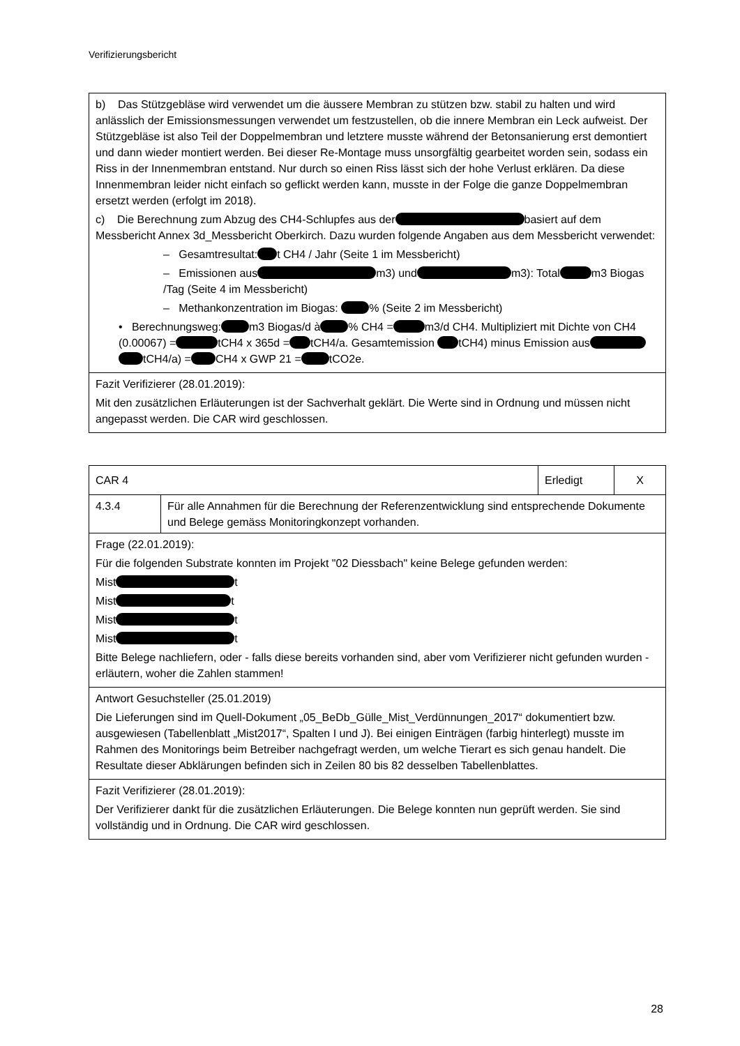Verifizierungsbericht
| b) Das Stützgebläse wird verwendet um die äussere Membran zu stützen bzw. stabil zu halten und wird anlässlich der Emissionsmessungen verwendet um festzustellen, ob die innere Membran ein Leck aufweist. Der Stützgebläse ist also Teil der Doppelmembran und letztere musste während der Betonsanierung erst demontiert und dann wieder montiert werden. Bei dieser Re-Montage muss unsorgfältig gearbeitet worden sein, sodass ein Riss in der Innenmembran entstand. Nur durch so einen Riss lässt sich der hohe Verlust erklären. Da diese Innenmembran leider nicht einfach so geflickt werden kann, musste in der Folge die ganze Doppelmembran ersetzt werden (erfolgt im 2018). c) Die Berechnung zum Abzug des CH4-Schlupfes aus der basiert auf dem Messbericht Annex 3d_Messbericht Oberkirch. Dazu wurden folgende Angaben aus dem Messbericht verwendet: – Gesamtresultat: t CH4 / Jahr (Seite 1 im Messbericht) – Emissionen aus m3) und m3): Total m3 Biogas /Tag (Seite 4 im Messbericht) – Methankonzentration im Biogas: % (Seite 2 im Messbericht) • Berechnungsweg: m3 Biogas/d à % CH4 = m3/d CH4. Multipliziert mit Dichte von CH4 (0.00067) = tCH4 x 365d = tCH4/a. Gesamtemission tCH4) minus Emission aus tCH4/a) = CH4 x GWP 21 = tCO2e. |
| Fazit Verifizierer (28.01.2019): Mit den zusätzlichen Erläuterungen ist der Sachverhalt geklärt. Die Werte sind in Ordnung und müssen nicht angepasst werden. Die CAR wird geschlossen. |
| CAR 4 | | Erledigt | X |
| 4.3.4 | Für alle Annahmen für die Berechnung der Referenzentwicklung sind entsprechende Dokumente und Belege gemäss Monitoringkonzept vorhanden. | | |
| Frage (22.01.2019): Für die folgenden Substrate konnten im Projekt "02 Diessbach" keine Belege gefunden werden: Mist t Mist t Mist t Mist t Bitte Belege nachliefern, oder - falls diese bereits vorhanden sind, aber vom Verifizierer nicht gefunden wurden - erläutern, woher die Zahlen stammen! | | | |
| Antwort Gesuchsteller (25.01.2019) Die Lieferungen sind im Quell-Dokument „05_BeDb_Gülle_Mist_Verdünnungen_2017“ dokumentiert bzw. ausgewiesen (Tabellenblatt „Mist2017“, Spalten I und J). Bei einigen Einträgen (farbig hinterlegt) musste im Rahmen des Monitorings beim Betreiber nachgefragt werden, um welche Tierart es sich genau handelt. Die Resultate dieser Abklärungen befinden sich in Zeilen 80 bis 82 desselben Tabellenblattes. | | | |
| Fazit Verifizierer (28.01.2019): Der Verifizierer dankt für die zusätzlichen Erläuterungen. Die Belege konnten nun geprüft werden. Sie sind vollständig und in Ordnung. Die CAR wird geschlossen. | | | |
28